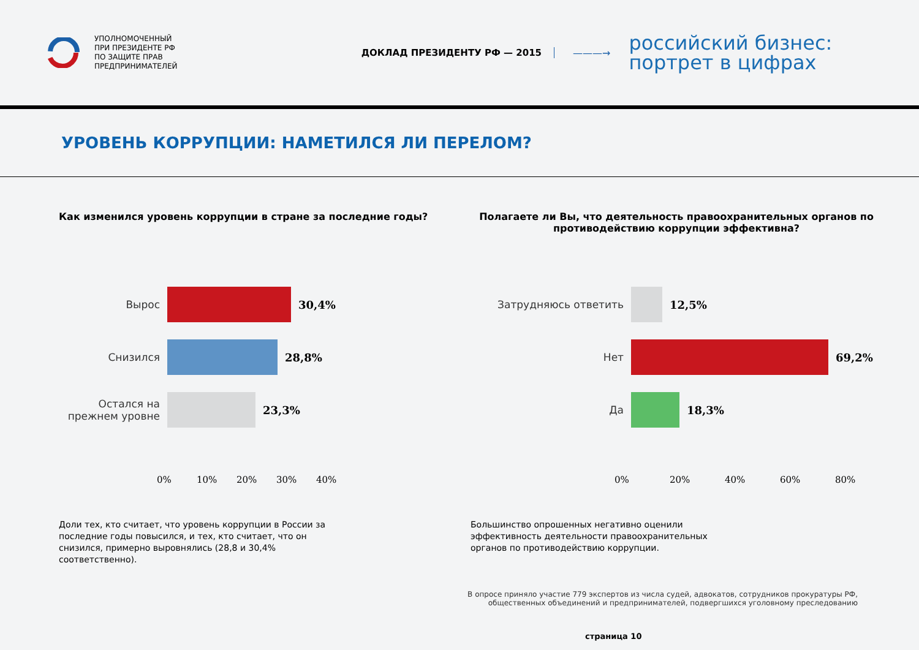УПОЛНОМОЧЕННЫЙ
ПРИ ПРЕЗИДЕНТЕ РФ
ПО ЗАЩИТЕ ПРАВ
ПРЕДПРИНИМАТЕЛЕЙ
ДОКЛАД ПРЕЗИДЕНТУ РФ — 2015 ———→
российский бизнес:
портрет в цифрах
УРОВЕНЬ КОРРУПЦИИ: НАМЕТИЛСЯ ЛИ ПЕРЕЛОМ?
Как изменился уровень коррупции в стране за последние годы?
Вырос 30,4%
Снизился 28,8%
Остался на прежнем уровне
23,3%
0% 10% 20% 30% 40%
Доли тех, кто считает, что уровень коррупции в России за последние годы повысился, и тех, кто считает, что он снизился, примерно выровнялись (28,8 и 30,4% соответственно).
Полагаете ли Вы, что деятельность правоохранительных органов по противодействию коррупции эффективна?
Затрудняюсь ответить 12,5%
Нет 69,2%
Да 18,3%
0% 20% 40% 60% 80%
Большинство опрошенных негативно оценили эффективность деятельности правоохранительных органов по противодействию коррупции.
В опросе приняло участие 779 экспертов из числа судей, адвокатов, сотрудников прокуратуры РФ,
общественных объединений и предпринимателей, подвергшихся уголовному преследованию
страница 10